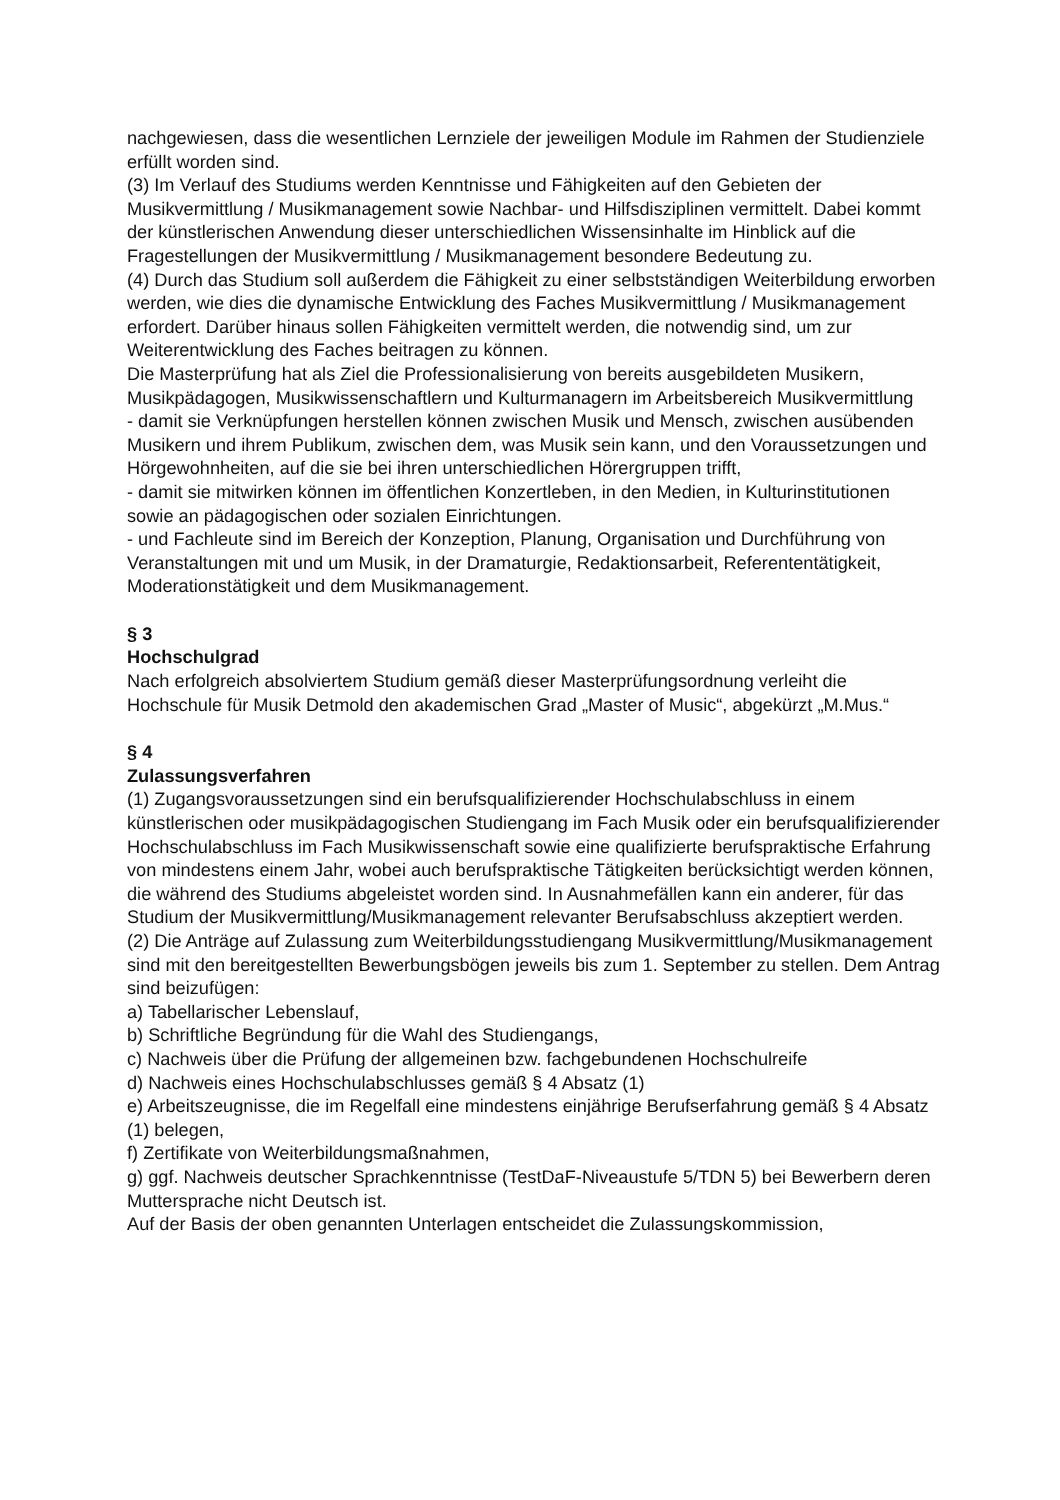nachgewiesen, dass die wesentlichen Lernziele der jeweiligen Module im Rahmen der Studienziele erfüllt worden sind.
(3) Im Verlauf des Studiums werden Kenntnisse und Fähigkeiten auf den Gebieten der Musikvermittlung / Musikmanagement sowie Nachbar- und Hilfsdisziplinen vermittelt. Dabei kommt der künstlerischen Anwendung dieser unterschiedlichen Wissensinhalte im Hinblick auf die Fragestellungen der Musikvermittlung / Musikmanagement besondere Bedeutung zu.
(4) Durch das Studium soll außerdem die Fähigkeit zu einer selbstständigen Weiterbildung erworben werden, wie dies die dynamische Entwicklung des Faches Musikvermittlung / Musikmanagement erfordert. Darüber hinaus sollen Fähigkeiten vermittelt werden, die notwendig sind, um zur Weiterentwicklung des Faches beitragen zu können.
Die Masterprüfung hat als Ziel die Professionalisierung von bereits ausgebildeten Musikern, Musikpädagogen, Musikwissenschaftlern und Kulturmanagern im Arbeitsbereich Musikvermittlung
- damit sie Verknüpfungen herstellen können zwischen Musik und Mensch, zwischen ausübenden Musikern und ihrem Publikum, zwischen dem, was Musik sein kann, und den Voraussetzungen und Hörgewohnheiten, auf die sie bei ihren unterschiedlichen Hörergruppen trifft,
- damit sie mitwirken können im öffentlichen Konzertleben, in den Medien, in Kulturinstitutionen sowie an pädagogischen oder sozialen Einrichtungen.
- und Fachleute sind im Bereich der Konzeption, Planung, Organisation und Durchführung von Veranstaltungen mit und um Musik, in der Dramaturgie, Redaktionsarbeit, Referententätigkeit, Moderationstätigkeit und dem Musikmanagement.
§ 3
Hochschulgrad
Nach erfolgreich absolviertem Studium gemäß dieser Masterprüfungsordnung verleiht die Hochschule für Musik Detmold den akademischen Grad „Master of Music“, abgekürzt „M.Mus.“
§ 4
Zulassungsverfahren
(1) Zugangsvoraussetzungen sind ein berufsqualifizierender Hochschulabschluss in einem künstlerischen oder musikpädagogischen Studiengang im Fach Musik oder ein berufsqualifizierender Hochschulabschluss im Fach Musikwissenschaft sowie eine qualifizierte berufspraktische Erfahrung von mindestens einem Jahr, wobei auch berufspraktische Tätigkeiten berücksichtigt werden können, die während des Studiums abgeleistet worden sind. In Ausnahmefällen kann ein anderer, für das Studium der Musikvermittlung/Musikmanagement relevanter Berufsabschluss akzeptiert werden.
(2) Die Anträge auf Zulassung zum Weiterbildungsstudiengang Musikvermittlung/Musikmanagement sind mit den bereitgestellten Bewerbungsbögen jeweils bis zum 1. September zu stellen. Dem Antrag sind beizufügen:
a) Tabellarischer Lebenslauf,
b) Schriftliche Begründung für die Wahl des Studiengangs,
c) Nachweis über die Prüfung der allgemeinen bzw. fachgebundenen Hochschulreife
d) Nachweis eines Hochschulabschlusses gemäß § 4 Absatz (1)
e) Arbeitszeugnisse, die im Regelfall eine mindestens einjährige Berufserfahrung gemäß § 4 Absatz (1) belegen,
f) Zertifikate von Weiterbildungsmaßnahmen,
g) ggf. Nachweis deutscher Sprachkenntnisse (TestDaF-Niveaustufe 5/TDN 5) bei Bewerbern deren Muttersprache nicht Deutsch ist.
Auf der Basis der oben genannten Unterlagen entscheidet die Zulassungskommission,